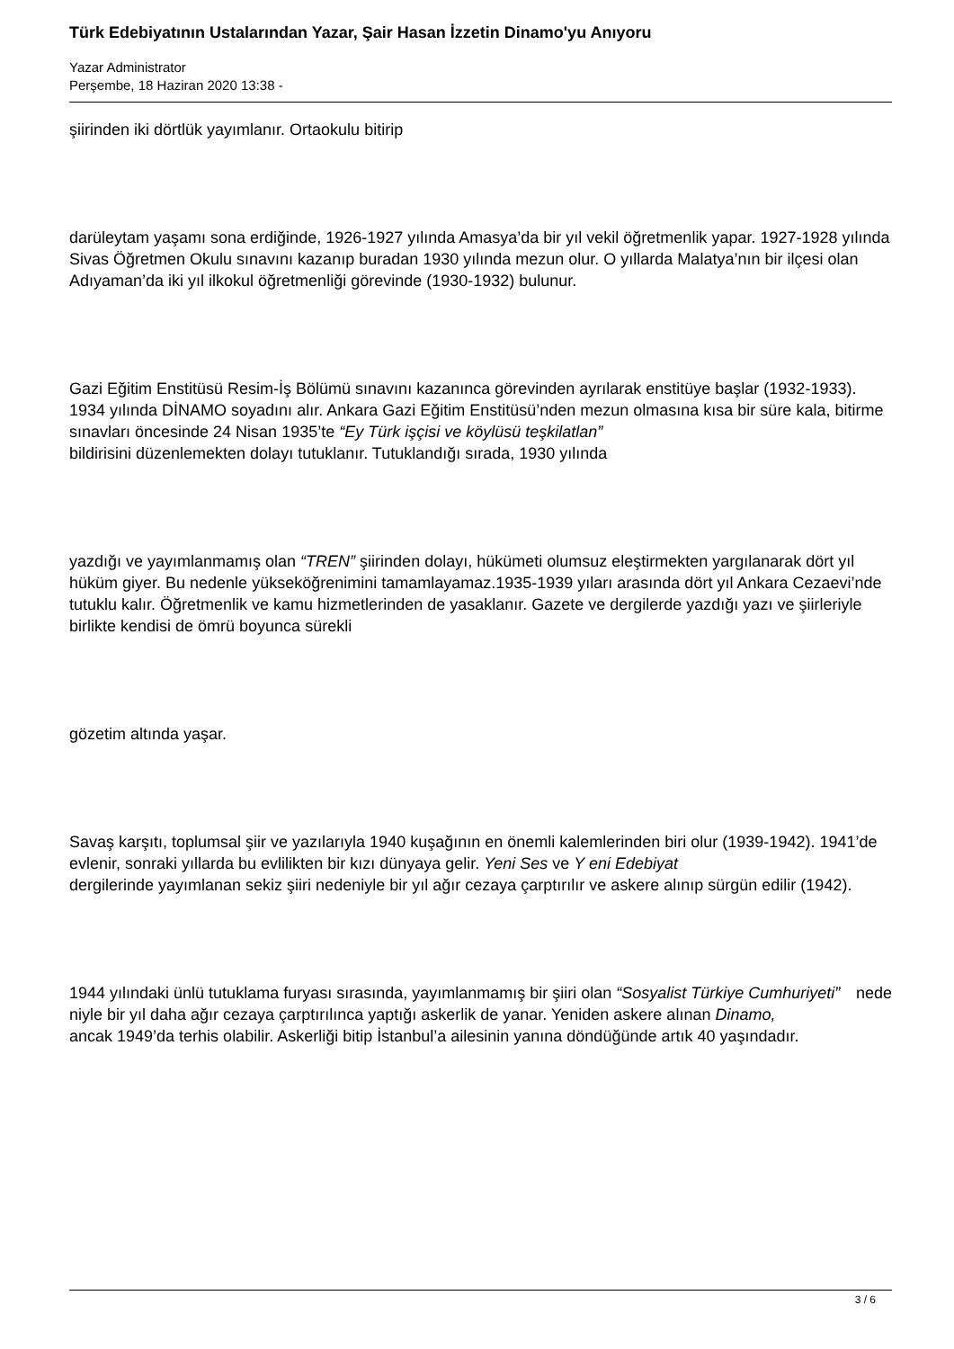Türk Edebiyatının Ustalarından Yazar, Şair Hasan İzzetin Dinamo'yu Anıyoru
Yazar Administrator
Perşembe, 18 Haziran 2020 13:38 -
şiirinden iki dörtlük yayımlanır. Ortaokulu bitirip
darüleytam yaşamı sona erdiğinde, 1926-1927 yılında Amasya’da bir yıl vekil öğretmenlik yapar. 1927-1928 yılında Sivas Öğretmen Okulu sınavını kazanıp buradan 1930 yılında mezun olur. O yıllarda Malatya’nın bir ilçesi olan Adıyaman’da iki yıl ilkokul öğretmenliği görevinde (1930-1932) bulunur.
Gazi Eğitim Enstitüsü Resim-İş Bölümü sınavını kazanınca görevinden ayrılarak enstitüye başlar (1932-1933). 1934 yılında DİNAMO soyadını alır. Ankara Gazi Eğitim Enstitüsü’nden mezun olmasına kısa bir süre kala, bitirme sınavları öncesinde 24 Nisan 1935’te “Ey Türk işçisi ve köylüsü teşkilatlan”
bildirisini düzenlemekten dolayı tutuklanır. Tutuklandığı sırada, 1930 yılında
yazdığı ve yayımlanmamış olan “TREN” şiirinden dolayı, hükümeti olumsuz eleştirmekten yargılanarak dört yıl hüküm giyer. Bu nedenle yükseköğrenimini tamamlayamaz.1935-1939 yıları arasında dört yıl Ankara Cezaevi’nde tutuklu kalır. Öğretmenlik ve kamu hizmetlerinden de yasaklanır. Gazete ve dergilerde yazdığı yazı ve şiirleriyle birlikte kendisi de ömrü boyunca sürekli
gözetim altında yaşar.
Savaş karşıtı, toplumsal şiir ve yazılarıyla 1940 kuşağının en önemli kalemlerinden biri olur (1939-1942). 1941’de evlenir, sonraki yıllarda bu evlilikten bir kızı dünyaya gelir. Yeni Ses ve Y eni Edebiyat
dergilerinde yayımlanan sekiz şiiri nedeniyle bir yıl ağır cezaya çarptırılır ve askere alınıp sürgün edilir (1942).
1944 yılındaki ünlü tutuklama furyası sırasında, yayımlanmamış bir şiiri olan “Sosyalist Türkiye Cumhuriyeti” nede
niyle bir yıl daha ağır cezaya çarptırılınca yaptığı askerlik de yanar. Yeniden askere alınan Dinamo,
ancak 1949’da terhis olabilir. Askerliği bitip İstanbul’a ailesinin yanına döndüğünde artık 40 yaşındadır.
3 / 6